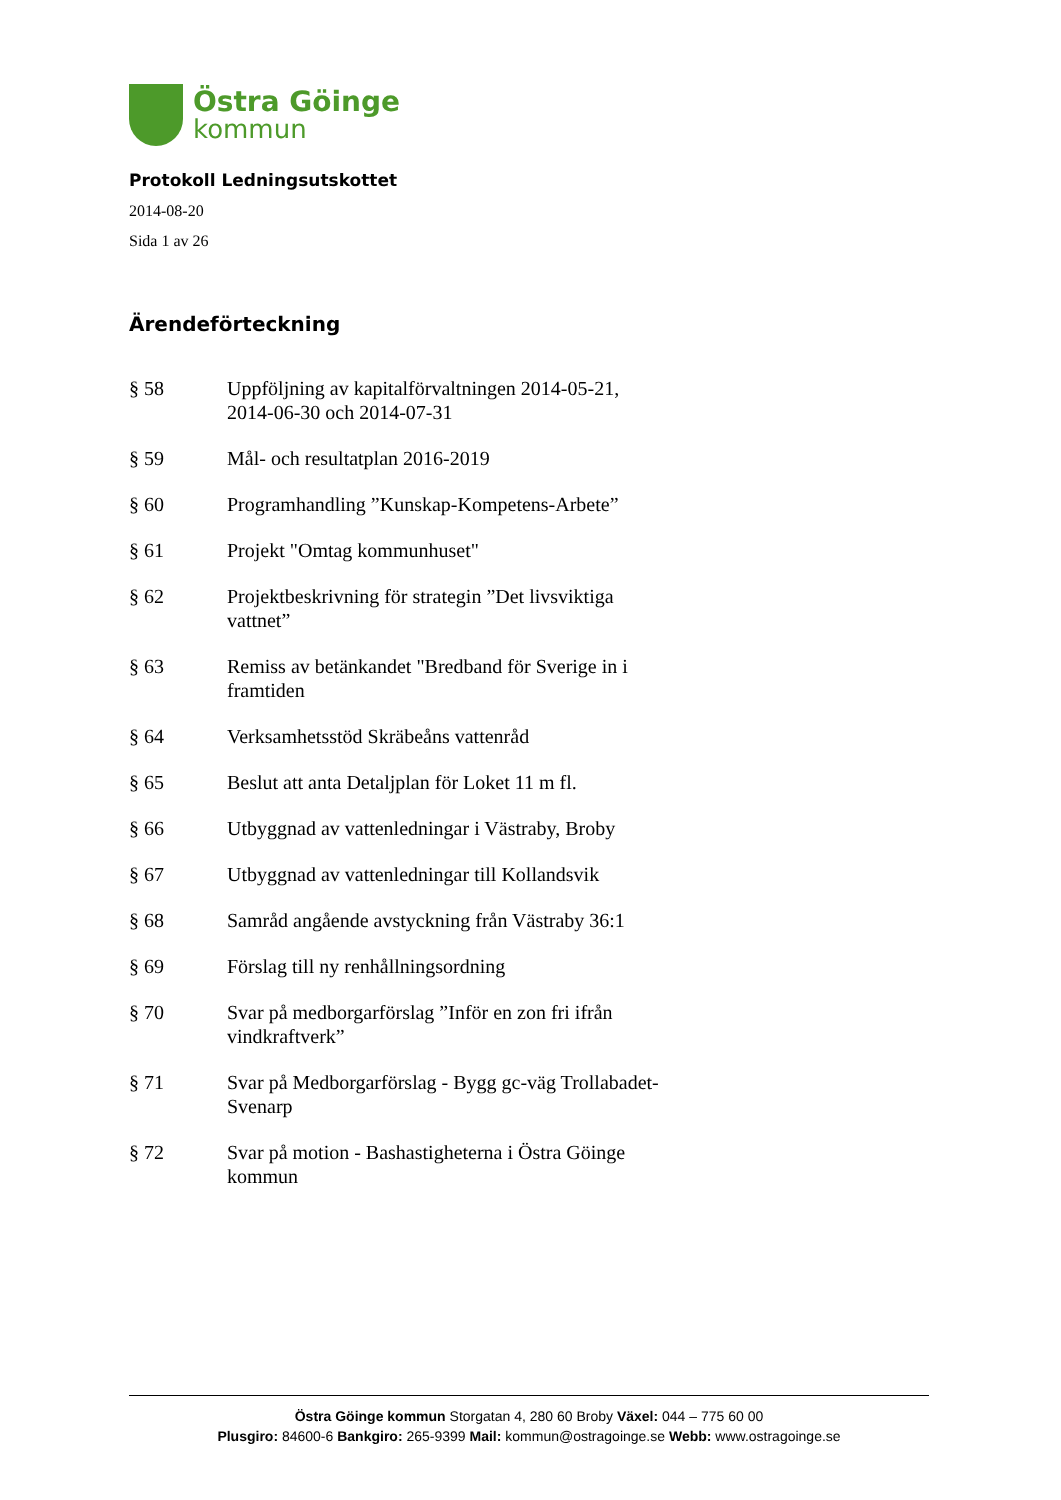Östra Göinge
kommun
Protokoll Ledningsutskottet
2014-08-20
Sida 1 av 26
Ärendeförteckning
§ 58 Uppföljning av kapitalförvaltningen 2014-05-21, 2014-06-30 och 2014-07-31
§ 59 Mål- och resultatplan 2016-2019
§ 60 Programhandling ”Kunskap-Kompetens-Arbete”
§ 61 Projekt "Omtag kommunhuset"
§ 62 Projektbeskrivning för strategin ”Det livsviktiga vattnet”
§ 63 Remiss av betänkandet "Bredband för Sverige in i framtiden
§ 64 Verksamhetsstöd Skräbeåns vattenråd
§ 65 Beslut att anta Detaljplan för Loket 11 m fl.
§ 66 Utbyggnad av vattenledningar i Västraby, Broby
§ 67 Utbyggnad av vattenledningar till Kollandsvik
§ 68 Samråd angående avstyckning från Västraby 36:1
§ 69 Förslag till ny renhållningsordning
§ 70 Svar på medborgarförslag ”Inför en zon fri ifrån vindkraftverk”
§ 71 Svar på Medborgarförslag - Bygg gc-väg Trollabadet-Svenarp
§ 72 Svar på motion - Bashastigheterna i Östra Göinge kommun
Östra Göinge kommun Storgatan 4, 280 60 Broby Växel: 044 – 775 60 00
Plusgiro: 84600-6 Bankgiro: 265-9399 Mail: kommun@ostragoinge.se Webb: www.ostragoinge.se